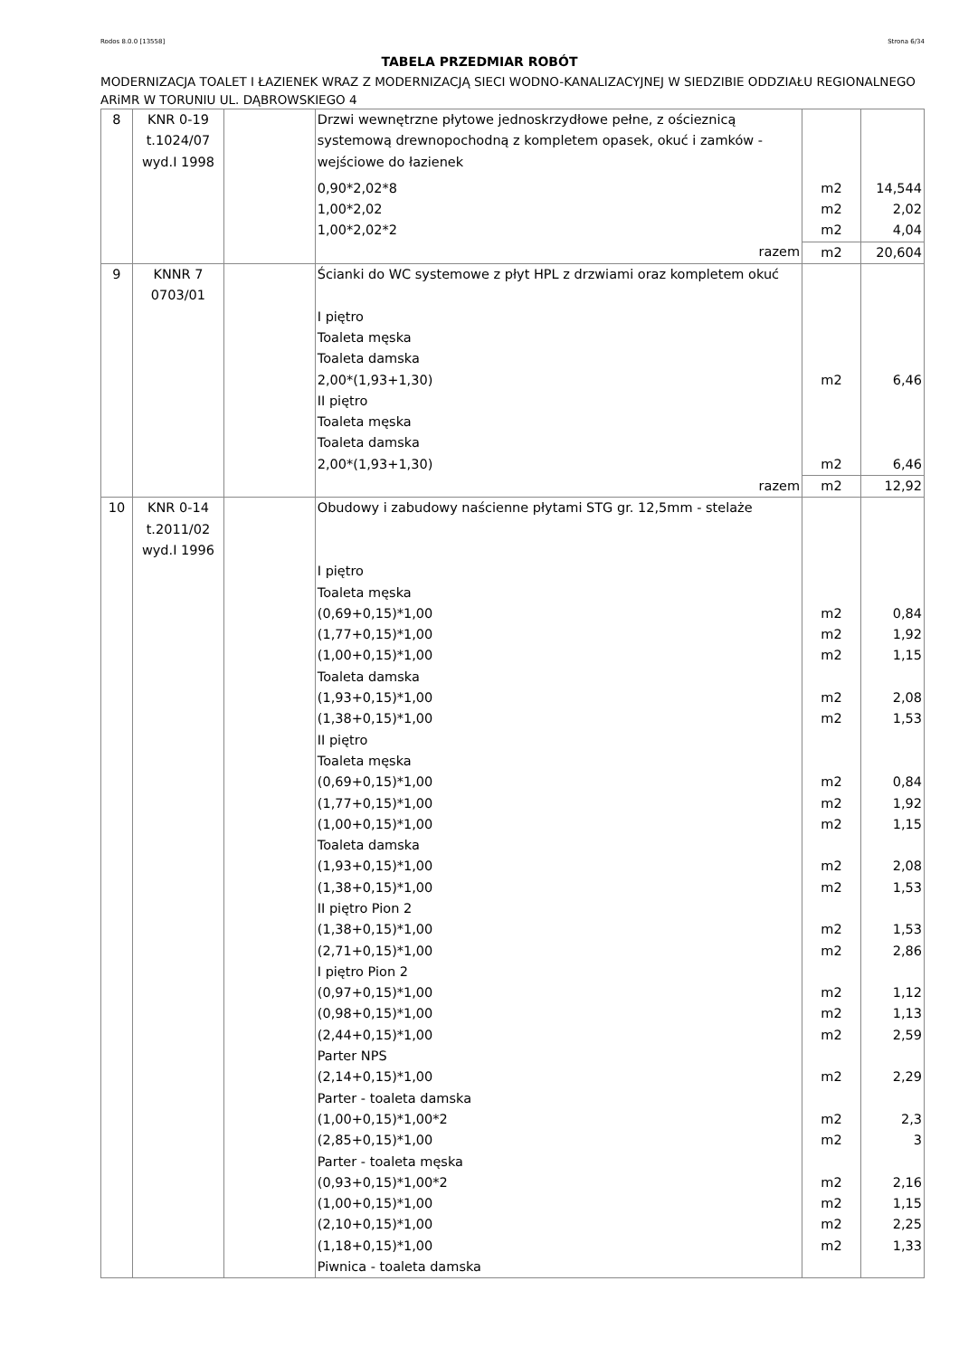Rodos 8.0.0 [13558] Strona 6/34
TABELA PRZEDMIAR ROBÓT
MODERNIZACJA TOALET I ŁAZIENEK WRAZ Z MODERNIZACJĄ SIECI WODNO-KANALIZACYJNEJ W SIEDZIBIE ODDZIAŁU REGIONALNEGO ARiMR W TORUNIU UL. DĄBROWSKIEGO 4
| 8 | KNR 0-19 t.1024/07 wyd.I 1998 | | Drzwi wewnętrzne płytowe jednoskrzydłowe pełne, z ościeznicą systemową drewnopochodną z kompletem opasek, okuć i zamków - wejściowe do łazienek 0,90*2,02*8 1,00*2,02 1,00*2,02*2 | m2 m2 m2 | 14,544 2,02 4,04 |
| | | | razem | m2 | 20,604 |
| 9 | KNNR 7 0703/01 | | Ścianki do WC systemowe z płyt HPL z drzwiami oraz kompletem okuć I piętro Toaleta męska Toaleta damska 2,00*(1,93+1,30) II piętro Toaleta męska Toaleta damska 2,00*(1,93+1,30) | m2 m2 | 6,46 6,46 |
| | | | razem | m2 | 12,92 |
| 10 | KNR 0-14 t.2011/02 wyd.I 1996 | | Obudowy i zabudowy naścienne płytami STG gr. 12,5mm - stelaże I piętro Toaleta męska (0,69+0,15)*1,00 (1,77+0,15)*1,00 (1,00+0,15)*1,00 Toaleta damska (1,93+0,15)*1,00 (1,38+0,15)*1,00 II piętro Toaleta męska (0,69+0,15)*1,00 (1,77+0,15)*1,00 (1,00+0,15)*1,00 Toaleta damska (1,93+0,15)*1,00 (1,38+0,15)*1,00 II piętro Pion 2 (1,38+0,15)*1,00 (2,71+0,15)*1,00 I piętro Pion 2 (0,97+0,15)*1,00 (0,98+0,15)*1,00 (2,44+0,15)*1,00 Parter NPS (2,14+0,15)*1,00 Parter - toaleta damska (1,00+0,15)*1,00*2 (2,85+0,15)*1,00 Parter - toaleta męska (0,93+0,15)*1,00*2 (1,00+0,15)*1,00 (2,10+0,15)*1,00 (1,18+0,15)*1,00 Piwnica - toaleta damska | m2 m2 m2 m2 m2 m2 m2 m2 m2 m2 m2 m2 m2 m2 m2 m2 m2 m2 m2 m2 m2 m2 | 0,84 1,92 1,15 2,08 1,53 0,84 1,92 1,15 2,08 1,53 1,53 2,86 1,12 1,13 2,59 2,29 2,3 3 2,16 1,15 2,25 1,33 |